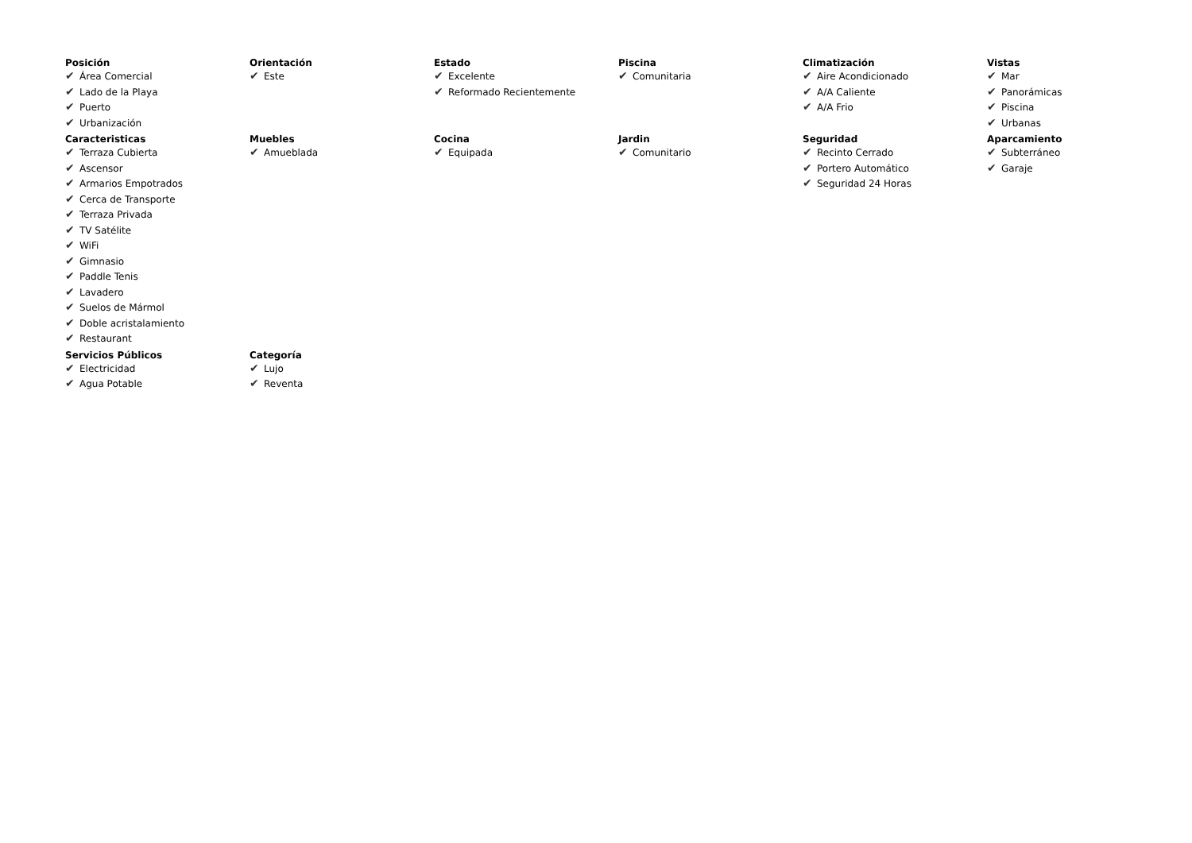Posición
✔ Área Comercial
✔ Lado de la Playa
✔ Puerto
✔ Urbanización
Orientación
✔ Este
Estado
✔ Excelente
✔ Reformado Recientemente
Piscina
✔ Comunitaria
Climatización
✔ Aire Acondicionado
✔ A/A Caliente
✔ A/A Frio
Vistas
✔ Mar
✔ Panorámicas
✔ Piscina
✔ Urbanas
Caracteristicas
✔ Terraza Cubierta
✔ Ascensor
✔ Armarios Empotrados
✔ Cerca de Transporte
✔ Terraza Privada
✔ TV Satélite
✔ WiFi
✔ Gimnasio
✔ Paddle Tenis
✔ Lavadero
✔ Suelos de Mármol
✔ Doble acristalamiento
✔ Restaurant
Muebles
✔ Amueblada
Cocina
✔ Equipada
Jardin
✔ Comunitario
Seguridad
✔ Recinto Cerrado
✔ Portero Automático
✔ Seguridad 24 Horas
Aparcamiento
✔ Subterráneo
✔ Garaje
Servicios Públicos
✔ Electricidad
✔ Agua Potable
Categoría
✔ Lujo
✔ Reventa